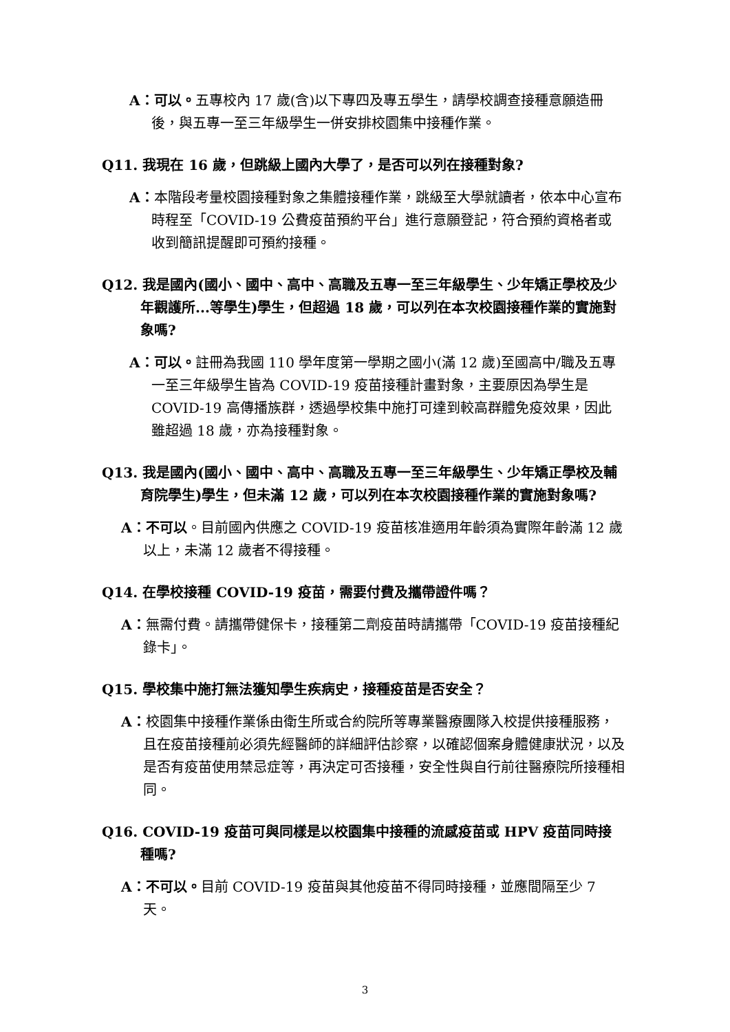A：可以。五專校內 17 歲(含)以下專四及專五學生，請學校調查接種意願造冊後，與五專一至三年級學生一併安排校園集中接種作業。
Q11. 我現在 16 歲，但跳級上國內大學了，是否可以列在接種對象?
A：本階段考量校園接種對象之集體接種作業，跳級至大學就讀者，依本中心宣布時程至「COVID-19 公費疫苗預約平台」進行意願登記，符合預約資格者或收到簡訊提醒即可預約接種。
Q12. 我是國內(國小、國中、高中、高職及五專一至三年級學生、少年矯正學校及少年觀護所...等學生)學生，但超過 18 歲，可以列在本次校園接種作業的實施對象嗎?
A：可以。註冊為我國 110 學年度第一學期之國小(滿 12 歲)至國高中/職及五專一至三年級學生皆為 COVID-19 疫苗接種計畫對象，主要原因為學生是 COVID-19 高傳播族群，透過學校集中施打可達到較高群體免疫效果，因此雖超過 18 歲，亦為接種對象。
Q13. 我是國內(國小、國中、高中、高職及五專一至三年級學生、少年矯正學校及輔育院學生)學生，但未滿 12 歲，可以列在本次校園接種作業的實施對象嗎?
A：不可以。目前國內供應之 COVID-19 疫苗核准適用年齡須為實際年齡滿 12 歲以上，未滿 12 歲者不得接種。
Q14. 在學校接種 COVID-19 疫苗，需要付費及攜帶證件嗎？
A：無需付費。請攜帶健保卡，接種第二劑疫苗時請攜帶「COVID-19 疫苗接種紀錄卡」。
Q15. 學校集中施打無法獲知學生疾病史，接種疫苗是否安全？
A：校園集中接種作業係由衛生所或合約院所等專業醫療團隊入校提供接種服務，且在疫苗接種前必須先經醫師的詳細評估診察，以確認個案身體健康狀況，以及是否有疫苗使用禁忌症等，再決定可否接種，安全性與自行前往醫療院所接種相同。
Q16. COVID-19 疫苗可與同樣是以校園集中接種的流感疫苗或 HPV 疫苗同時接種嗎?
A：不可以。目前 COVID-19 疫苗與其他疫苗不得同時接種，並應間隔至少 7 天。
3